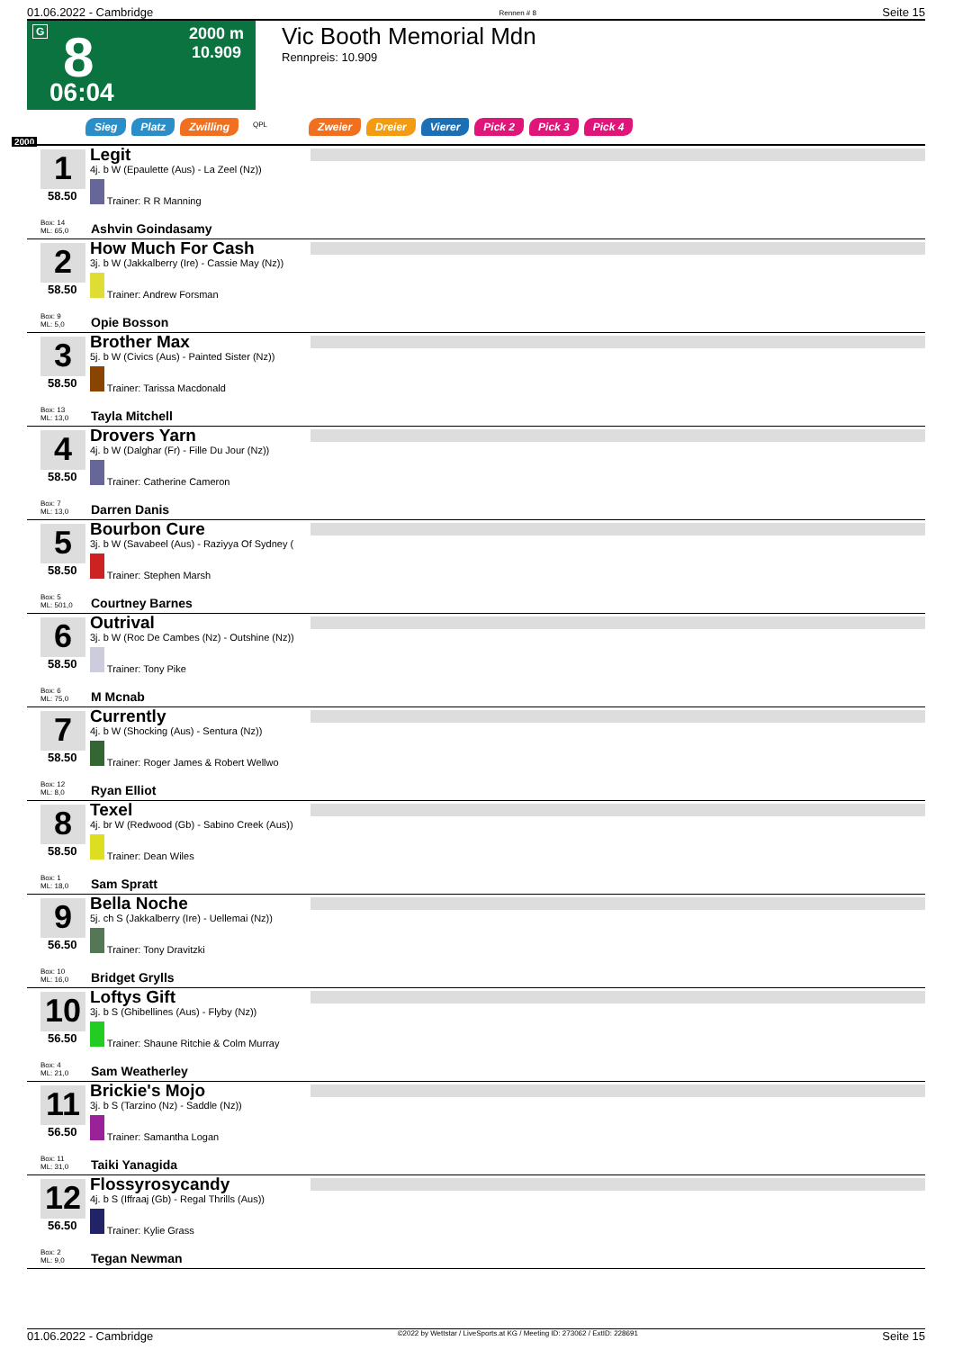01.06.2022 - Cambridge Rennen # 8 Seite 15
G 8
06:04
2000 m
10.909
Vic Booth Memorial Mdn
Rennpreis: 10.909
Sieg Platz Zwilling QPL Zweier Dreier Vierer Pick 2 Pick 3 Pick 4
2000
1
58.50
Box: 14
ML: 65,0
Legit
4j. b W (Epaulette (Aus) - La Zeel (Nz))
Trainer: R R Manning
Ashvin Goindasamy
2
58.50
Box: 9
ML: 5,0
How Much For Cash
3j. b W (Jakkalberry (Ire) - Cassie May (Nz))
Trainer: Andrew Forsman
Opie Bosson
3
58.50
Box: 13
ML: 13,0
Brother Max
5j. b W (Civics (Aus) - Painted Sister (Nz))
Trainer: Tarissa Macdonald
Tayla Mitchell
4
58.50
Box: 7
ML: 13,0
Drovers Yarn
4j. b W (Dalghar (Fr) - Fille Du Jour (Nz))
Trainer: Catherine Cameron
Darren Danis
5
58.50
Box: 5
ML: 501,0
Bourbon Cure
3j. b W (Savabeel (Aus) - Raziyya Of Sydney (
Trainer: Stephen Marsh
Courtney Barnes
6
58.50
Box: 6
ML: 75,0
Outrival
3j. b W (Roc De Cambes (Nz) - Outshine (Nz))
Trainer: Tony Pike
M Mcnab
7
58.50
Box: 12
ML: 8,0
Currently
4j. b W (Shocking (Aus) - Sentura (Nz))
Trainer: Roger James & Robert Wellwo
Ryan Elliot
8
58.50
Box: 1
ML: 18,0
Texel
4j. br W (Redwood (Gb) - Sabino Creek (Aus))
Trainer: Dean Wiles
Sam Spratt
9
56.50
Box: 10
ML: 16,0
Bella Noche
5j. ch S (Jakkalberry (Ire) - Uellemai (Nz))
Trainer: Tony Dravitzki
Bridget Grylls
10
56.50
Box: 4
ML: 21,0
Loftys Gift
3j. b S (Ghibellines (Aus) - Flyby (Nz))
Trainer: Shaune Ritchie & Colm Murray
Sam Weatherley
11
56.50
Box: 11
ML: 31,0
Brickie's Mojo
3j. b S (Tarzino (Nz) - Saddle (Nz))
Trainer: Samantha Logan
Taiki Yanagida
12
56.50
Box: 2
ML: 9,0
Flossyrosycandy
4j. b S (Iffraaj (Gb) - Regal Thrills (Aus))
Trainer: Kylie Grass
Tegan Newman
01.06.2022 - Cambridge ©2022 by Wettstar / LiveSports.at KG / Meeting ID: 273062 / ExtID: 228691 Seite 15